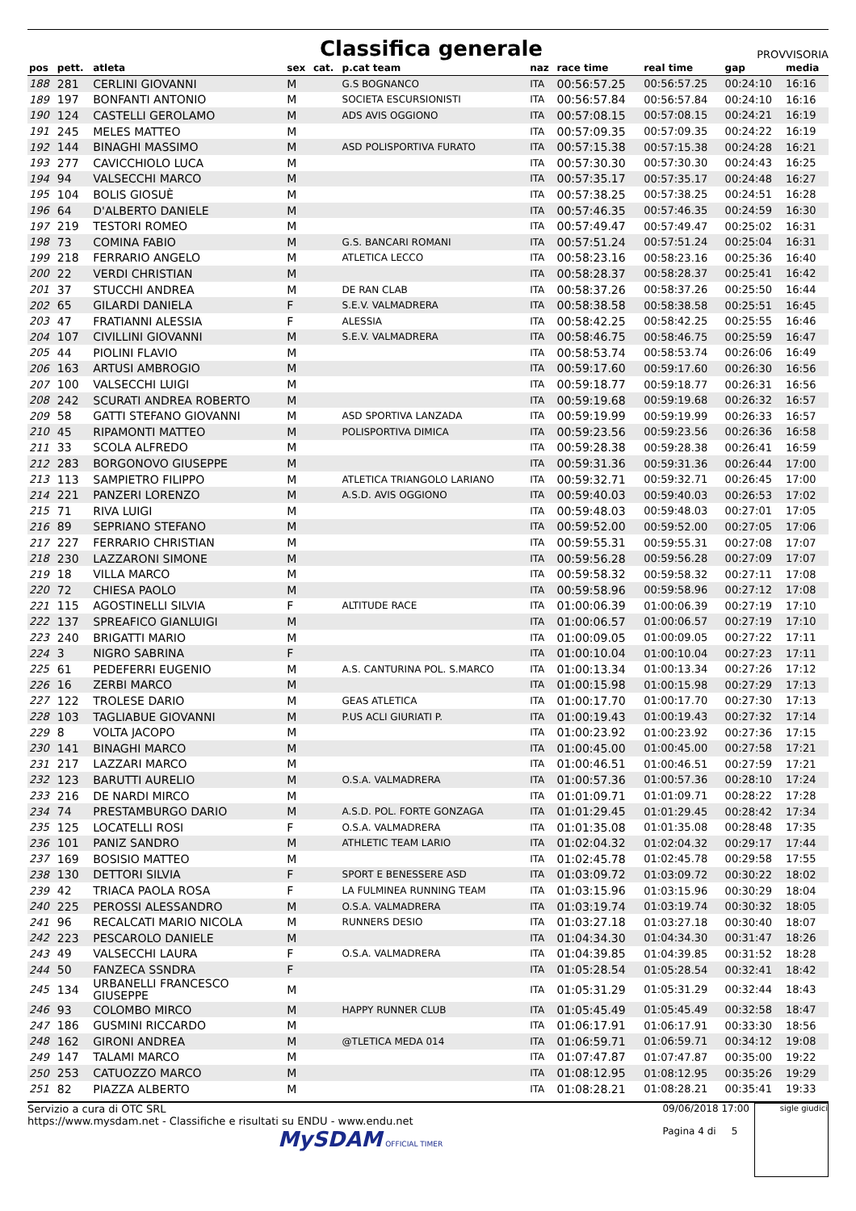Classifica generale
PROVVISORIA
| pos | pett. | atleta | sex | cat. | p.cat team | naz | race time | real time | gap | media |
| --- | --- | --- | --- | --- | --- | --- | --- | --- | --- | --- |
| 188 | 281 | CERLINI GIOVANNI | M | | G.S BOGNANCO | ITA | 00:56:57.25 | 00:56:57.25 | 00:24:10 | 16:16 |
| 189 | 197 | BONFANTI ANTONIO | M | | SOCIETA ESCURSIONISTI | ITA | 00:56:57.84 | 00:56:57.84 | 00:24:10 | 16:16 |
| 190 | 124 | CASTELLI GEROLAMO | M | | ADS AVIS OGGIONO | ITA | 00:57:08.15 | 00:57:08.15 | 00:24:21 | 16:19 |
| 191 | 245 | MELES MATTEO | M | | | ITA | 00:57:09.35 | 00:57:09.35 | 00:24:22 | 16:19 |
| 192 | 144 | BINAGHI MASSIMO | M | | ASD POLISPORTIVA FURATO | ITA | 00:57:15.38 | 00:57:15.38 | 00:24:28 | 16:21 |
| 193 | 277 | CAVICCHIOLO LUCA | M | | | ITA | 00:57:30.30 | 00:57:30.30 | 00:24:43 | 16:25 |
| 194 | 94 | VALSECCHI MARCO | M | | | ITA | 00:57:35.17 | 00:57:35.17 | 00:24:48 | 16:27 |
| 195 | 104 | BOLIS GIOSUÈ | M | | | ITA | 00:57:38.25 | 00:57:38.25 | 00:24:51 | 16:28 |
| 196 | 64 | D'ALBERTO DANIELE | M | | | ITA | 00:57:46.35 | 00:57:46.35 | 00:24:59 | 16:30 |
| 197 | 219 | TESTORI ROMEO | M | | | ITA | 00:57:49.47 | 00:57:49.47 | 00:25:02 | 16:31 |
| 198 | 73 | COMINA FABIO | M | | G.S. BANCARI ROMANI | ITA | 00:57:51.24 | 00:57:51.24 | 00:25:04 | 16:31 |
| 199 | 218 | FERRARIO ANGELO | M | | ATLETICA LECCO | ITA | 00:58:23.16 | 00:58:23.16 | 00:25:36 | 16:40 |
| 200 | 22 | VERDI CHRISTIAN | M | | | ITA | 00:58:28.37 | 00:58:28.37 | 00:25:41 | 16:42 |
| 201 | 37 | STUCCHI ANDREA | M | | DE RAN CLAB | ITA | 00:58:37.26 | 00:58:37.26 | 00:25:50 | 16:44 |
| 202 | 65 | GILARDI DANIELA | F | | S.E.V. VALMADRERA | ITA | 00:58:38.58 | 00:58:38.58 | 00:25:51 | 16:45 |
| 203 | 47 | FRATIANNI ALESSIA | F | | ALESSIA | ITA | 00:58:42.25 | 00:58:42.25 | 00:25:55 | 16:46 |
| 204 | 107 | CIVILLINI GIOVANNI | M | | S.E.V. VALMADRERA | ITA | 00:58:46.75 | 00:58:46.75 | 00:25:59 | 16:47 |
| 205 | 44 | PIOLINI FLAVIO | M | | | ITA | 00:58:53.74 | 00:58:53.74 | 00:26:06 | 16:49 |
| 206 | 163 | ARTUSI AMBROGIO | M | | | ITA | 00:59:17.60 | 00:59:17.60 | 00:26:30 | 16:56 |
| 207 | 100 | VALSECCHI LUIGI | M | | | ITA | 00:59:18.77 | 00:59:18.77 | 00:26:31 | 16:56 |
| 208 | 242 | SCURATI ANDREA ROBERTO | M | | | ITA | 00:59:19.68 | 00:59:19.68 | 00:26:32 | 16:57 |
| 209 | 58 | GATTI STEFANO GIOVANNI | M | | ASD SPORTIVA LANZADA | ITA | 00:59:19.99 | 00:59:19.99 | 00:26:33 | 16:57 |
| 210 | 45 | RIPAMONTI MATTEO | M | | POLISPORTIVA DIMICA | ITA | 00:59:23.56 | 00:59:23.56 | 00:26:36 | 16:58 |
| 211 | 33 | SCOLA ALFREDO | M | | | ITA | 00:59:28.38 | 00:59:28.38 | 00:26:41 | 16:59 |
| 212 | 283 | BORGONOVO GIUSEPPE | M | | | ITA | 00:59:31.36 | 00:59:31.36 | 00:26:44 | 17:00 |
| 213 | 113 | SAMPIETRO FILIPPO | M | | ATLETICA TRIANGOLO LARIANO | ITA | 00:59:32.71 | 00:59:32.71 | 00:26:45 | 17:00 |
| 214 | 221 | PANZERI LORENZO | M | | A.S.D. AVIS OGGIONO | ITA | 00:59:40.03 | 00:59:40.03 | 00:26:53 | 17:02 |
| 215 | 71 | RIVA LUIGI | M | | | ITA | 00:59:48.03 | 00:59:48.03 | 00:27:01 | 17:05 |
| 216 | 89 | SEPRIANO STEFANO | M | | | ITA | 00:59:52.00 | 00:59:52.00 | 00:27:05 | 17:06 |
| 217 | 227 | FERRARIO CHRISTIAN | M | | | ITA | 00:59:55.31 | 00:59:55.31 | 00:27:08 | 17:07 |
| 218 | 230 | LAZZARONI SIMONE | M | | | ITA | 00:59:56.28 | 00:59:56.28 | 00:27:09 | 17:07 |
| 219 | 18 | VILLA MARCO | M | | | ITA | 00:59:58.32 | 00:59:58.32 | 00:27:11 | 17:08 |
| 220 | 72 | CHIESA PAOLO | M | | | ITA | 00:59:58.96 | 00:59:58.96 | 00:27:12 | 17:08 |
| 221 | 115 | AGOSTINELLI SILVIA | F | | ALTITUDE RACE | ITA | 01:00:06.39 | 01:00:06.39 | 00:27:19 | 17:10 |
| 222 | 137 | SPREAFICO GIANLUIGI | M | | | ITA | 01:00:06.57 | 01:00:06.57 | 00:27:19 | 17:10 |
| 223 | 240 | BRIGATTI MARIO | M | | | ITA | 01:00:09.05 | 01:00:09.05 | 00:27:22 | 17:11 |
| 224 | 3 | NIGRO SABRINA | F | | | ITA | 01:00:10.04 | 01:00:10.04 | 00:27:23 | 17:11 |
| 225 | 61 | PEDEFERRI EUGENIO | M | | A.S. CANTURINA POL. S.MARCO | ITA | 01:00:13.34 | 01:00:13.34 | 00:27:26 | 17:12 |
| 226 | 16 | ZERBI MARCO | M | | | ITA | 01:00:15.98 | 01:00:15.98 | 00:27:29 | 17:13 |
| 227 | 122 | TROLESE DARIO | M | | GEAS ATLETICA | ITA | 01:00:17.70 | 01:00:17.70 | 00:27:30 | 17:13 |
| 228 | 103 | TAGLIABUE GIOVANNI | M | | P.US ACLI GIURIATI P. | ITA | 01:00:19.43 | 01:00:19.43 | 00:27:32 | 17:14 |
| 229 | 8 | VOLTA JACOPO | M | | | ITA | 01:00:23.92 | 01:00:23.92 | 00:27:36 | 17:15 |
| 230 | 141 | BINAGHI MARCO | M | | | ITA | 01:00:45.00 | 01:00:45.00 | 00:27:58 | 17:21 |
| 231 | 217 | LAZZARI MARCO | M | | | ITA | 01:00:46.51 | 01:00:46.51 | 00:27:59 | 17:21 |
| 232 | 123 | BARUTTI AURELIO | M | | O.S.A. VALMADRERA | ITA | 01:00:57.36 | 01:00:57.36 | 00:28:10 | 17:24 |
| 233 | 216 | DE NARDI MIRCO | M | | | ITA | 01:01:09.71 | 01:01:09.71 | 00:28:22 | 17:28 |
| 234 | 74 | PRESTAMBURGO DARIO | M | | A.S.D. POL. FORTE GONZAGA | ITA | 01:01:29.45 | 01:01:29.45 | 00:28:42 | 17:34 |
| 235 | 125 | LOCATELLI ROSI | F | | O.S.A. VALMADRERA | ITA | 01:01:35.08 | 01:01:35.08 | 00:28:48 | 17:35 |
| 236 | 101 | PANIZ SANDRO | M | | ATHLETIC TEAM LARIO | ITA | 01:02:04.32 | 01:02:04.32 | 00:29:17 | 17:44 |
| 237 | 169 | BOSISIO MATTEO | M | | | ITA | 01:02:45.78 | 01:02:45.78 | 00:29:58 | 17:55 |
| 238 | 130 | DETTORI SILVIA | F | | SPORT E BENESSERE ASD | ITA | 01:03:09.72 | 01:03:09.72 | 00:30:22 | 18:02 |
| 239 | 42 | TRIACA PAOLA ROSA | F | | LA FULMINEA RUNNING TEAM | ITA | 01:03:15.96 | 01:03:15.96 | 00:30:29 | 18:04 |
| 240 | 225 | PEROSSI ALESSANDRO | M | | O.S.A. VALMADRERA | ITA | 01:03:19.74 | 01:03:19.74 | 00:30:32 | 18:05 |
| 241 | 96 | RECALCATI MARIO NICOLA | M | | RUNNERS DESIO | ITA | 01:03:27.18 | 01:03:27.18 | 00:30:40 | 18:07 |
| 242 | 223 | PESCAROLO DANIELE | M | | | ITA | 01:04:34.30 | 01:04:34.30 | 00:31:47 | 18:26 |
| 243 | 49 | VALSECCHI LAURA | F | | O.S.A. VALMADRERA | ITA | 01:04:39.85 | 01:04:39.85 | 00:31:52 | 18:28 |
| 244 | 50 | FANZECA SSNDRA | F | | | ITA | 01:05:28.54 | 01:05:28.54 | 00:32:41 | 18:42 |
| 245 | 134 | URBANELLI FRANCESCO GIUSEPPE | M | | | ITA | 01:05:31.29 | 01:05:31.29 | 00:32:44 | 18:43 |
| 246 | 93 | COLOMBO MIRCO | M | | HAPPY RUNNER CLUB | ITA | 01:05:45.49 | 01:05:45.49 | 00:32:58 | 18:47 |
| 247 | 186 | GUSMINI RICCARDO | M | | | ITA | 01:06:17.91 | 01:06:17.91 | 00:33:30 | 18:56 |
| 248 | 162 | GIRONI ANDREA | M | | @TLETICA MEDA 014 | ITA | 01:06:59.71 | 01:06:59.71 | 00:34:12 | 19:08 |
| 249 | 147 | TALAMI MARCO | M | | | ITA | 01:07:47.87 | 01:07:47.87 | 00:35:00 | 19:22 |
| 250 | 253 | CATUOZZO MARCO | M | | | ITA | 01:08:12.95 | 01:08:12.95 | 00:35:26 | 19:29 |
| 251 | 82 | PIAZZA ALBERTO | M | | | ITA | 01:08:28.21 | 01:08:28.21 | 00:35:41 | 19:33 |
Servizio a cura di OTC SRL
https://www.mysdam.net - Classifiche e risultati su ENDU - www.endu.net
MySDAM OFFICIAL TIMER
09/06/2018 17:00
Pagina 4 di 5
sigle giudici